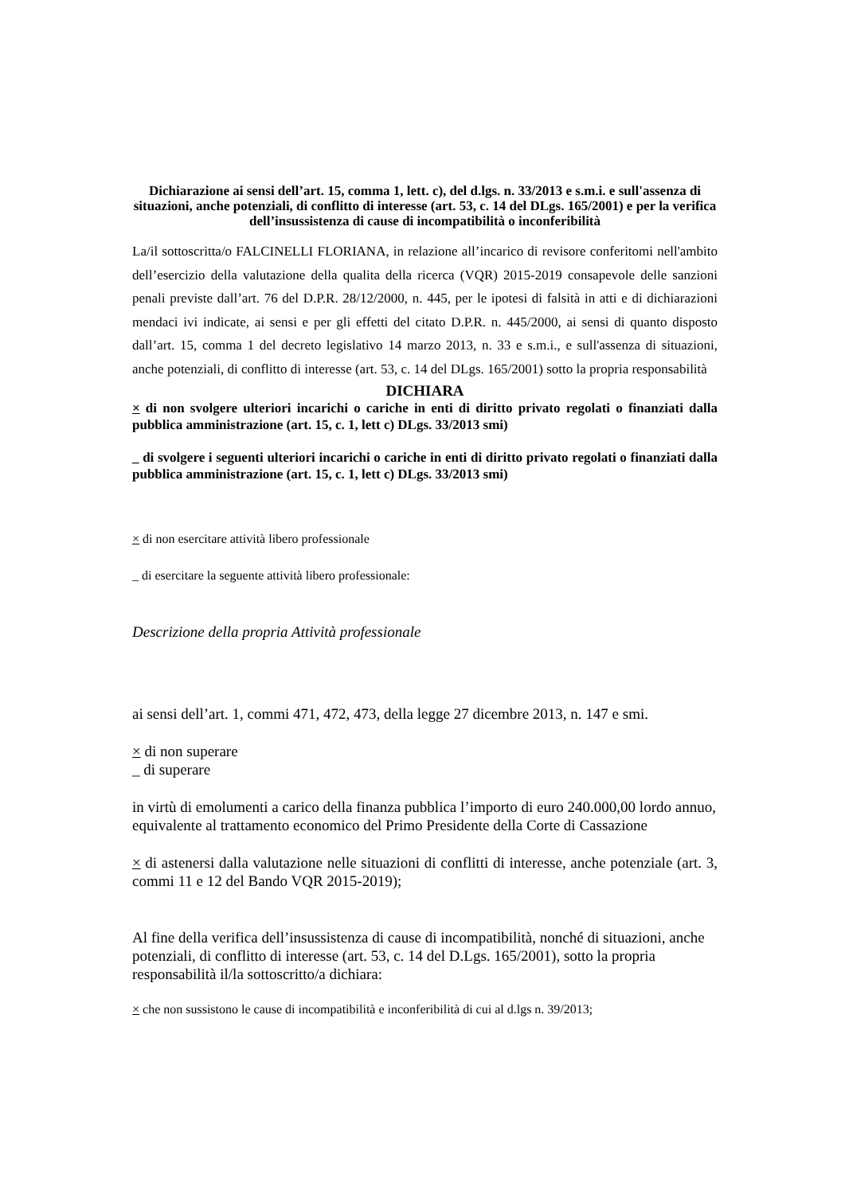Dichiarazione ai sensi dell’art. 15, comma 1, lett. c), del d.lgs. n. 33/2013 e s.m.i. e sull'assenza di situazioni, anche potenziali, di conflitto di interesse (art. 53, c. 14 del DLgs. 165/2001) e per la verifica dell’insussistenza di cause di incompatibilità o inconferibilità
La/il sottoscritta/o FALCINELLI FLORIANA, in relazione all’incarico di revisore conferitomi nell'ambito dell’esercizio della valutazione della qualita della ricerca (VQR) 2015-2019 consapevole delle sanzioni penali previste dall’art. 76 del D.P.R. 28/12/2000, n. 445, per le ipotesi di falsità in atti e di dichiarazioni mendaci ivi indicate, ai sensi e per gli effetti del citato D.P.R. n. 445/2000, ai sensi di quanto disposto dall’art. 15, comma 1 del decreto legislativo 14 marzo 2013, n. 33 e s.m.i., e sull'assenza di situazioni, anche potenziali, di conflitto di interesse (art. 53, c. 14 del DLgs. 165/2001) sotto la propria responsabilità
DICHIARA
× di non svolgere ulteriori incarichi o cariche in enti di diritto privato regolati o finanziati dalla pubblica amministrazione (art. 15, c. 1, lett c) DLgs. 33/2013 smi)
_ di svolgere i seguenti ulteriori incarichi o cariche in enti di diritto privato regolati o finanziati dalla pubblica amministrazione (art. 15, c. 1, lett c) DLgs. 33/2013 smi)
× di non esercitare attività libero professionale
_ di esercitare la seguente attività libero professionale:
Descrizione della propria Attività professionale
ai sensi dell’art. 1, commi 471, 472, 473, della legge 27 dicembre 2013, n. 147 e smi.
× di non superare
_ di superare
in virtù di emolumenti a carico della finanza pubblica l’importo di euro 240.000,00 lordo annuo, equivalente al trattamento economico del Primo Presidente della Corte di Cassazione
× di astenersi dalla valutazione nelle situazioni di conflitti di interesse, anche potenziale (art. 3, commi 11 e 12 del Bando VQR 2015-2019);
Al fine della verifica dell’insussistenza di cause di incompatibilità, nonché di situazioni, anche potenziali, di conflitto di interesse (art. 53, c. 14 del D.Lgs. 165/2001), sotto la propria responsabilità il/la sottoscritto/a dichiara:
× che non sussistono le cause di incompatibilità e inconferibilità di cui al d.lgs n. 39/2013;